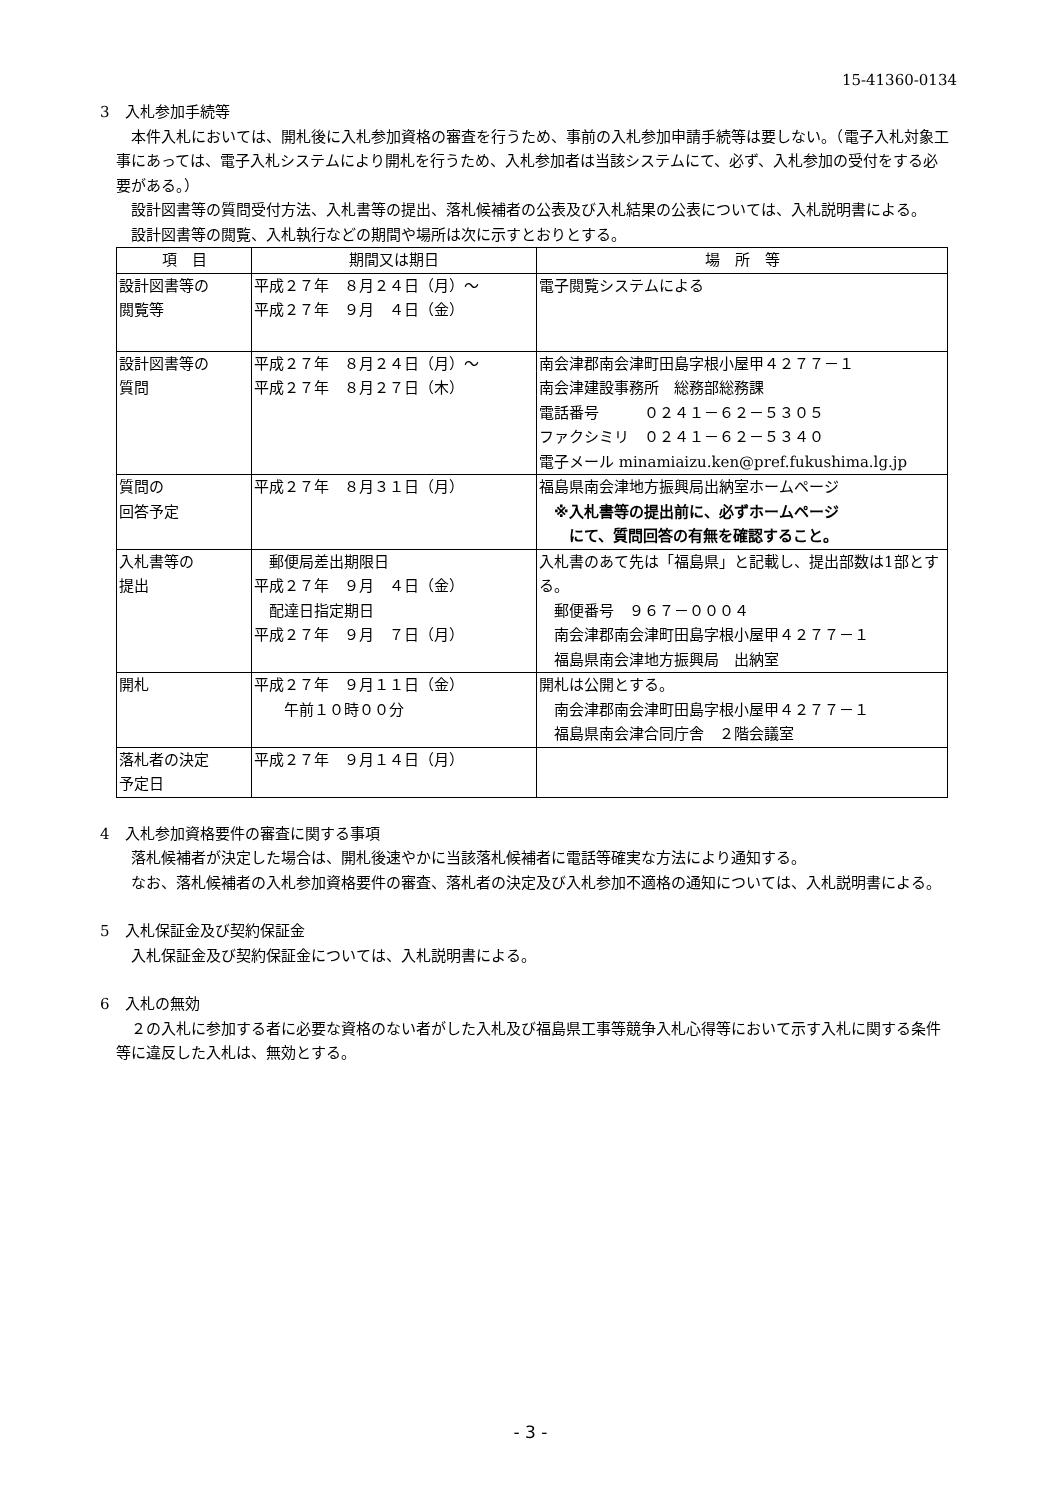15-41360-0134
3　入札参加手続等
本件入札においては、開札後に入札参加資格の審査を行うため、事前の入札参加申請手続等は要しない。（電子入札対象工事にあっては、電子入札システムにより開札を行うため、入札参加者は当該システムにて、必ず、入札参加の受付をする必要がある。）
設計図書等の質問受付方法、入札書等の提出、落札候補者の公表及び入札結果の公表については、入札説明書による。
設計図書等の閲覧、入札執行などの期間や場所は次に示すとおりとする。
| 項 目 | 期間又は期日 | 場 所 等 |
| --- | --- | --- |
| 設計図書等の 閲覧等 | 平成２７年 ８月２４日（月）～ 平成２７年 ９月 ４日（金） | 電子閲覧システムによる |
| 設計図書等の 質問 | 平成２７年 ８月２４日（月）～ 平成２７年 ８月２７日（木） | 南会津郡南会津町田島字根小屋甲４２７７－１ 南会津建設事務所 総務部総務課 電話番号 ０２４１－６２－５３０５ ファクシミリ ０２４１－６２－５３４０ 電子メール minamiaizu.ken@pref.fukushima.lg.jp |
| 質問の 回答予定 | 平成２７年 ８月３１日（月） | 福島県南会津地方振興局出納室ホームページ ※入札書等の提出前に、必ずホームページ にて、質問回答の有無を確認すること。 |
| 入札書等の 提出 | 郵便局差出期限日 平成２７年 ９月 ４日（金） 配達日指定期日 平成２７年 ９月 ７日（月） | 入札書のあて先は「福島県」と記載し、提出部数は1部とする。 郵便番号 ９６７－０００４ 南会津郡南会津町田島字根小屋甲４２７７－１ 福島県南会津地方振興局 出納室 |
| 開札 | 平成２７年 ９月１１日（金） 午前１０時００分 | 開札は公開とする。 南会津郡南会津町田島字根小屋甲４２７７－１ 福島県南会津合同庁舎 ２階会議室 |
| 落札者の決定 予定日 | 平成２７年 ９月１４日（月） | |
4　入札参加資格要件の審査に関する事項
落札候補者が決定した場合は、開札後速やかに当該落札候補者に電話等確実な方法により通知する。
なお、落札候補者の入札参加資格要件の審査、落札者の決定及び入札参加不適格の通知については、入札説明書による。
5　入札保証金及び契約保証金
入札保証金及び契約保証金については、入札説明書による。
6　入札の無効
２の入札に参加する者に必要な資格のない者がした入札及び福島県工事等競争入札心得等において示す入札に関する条件等に違反した入札は、無効とする。
- 3 -